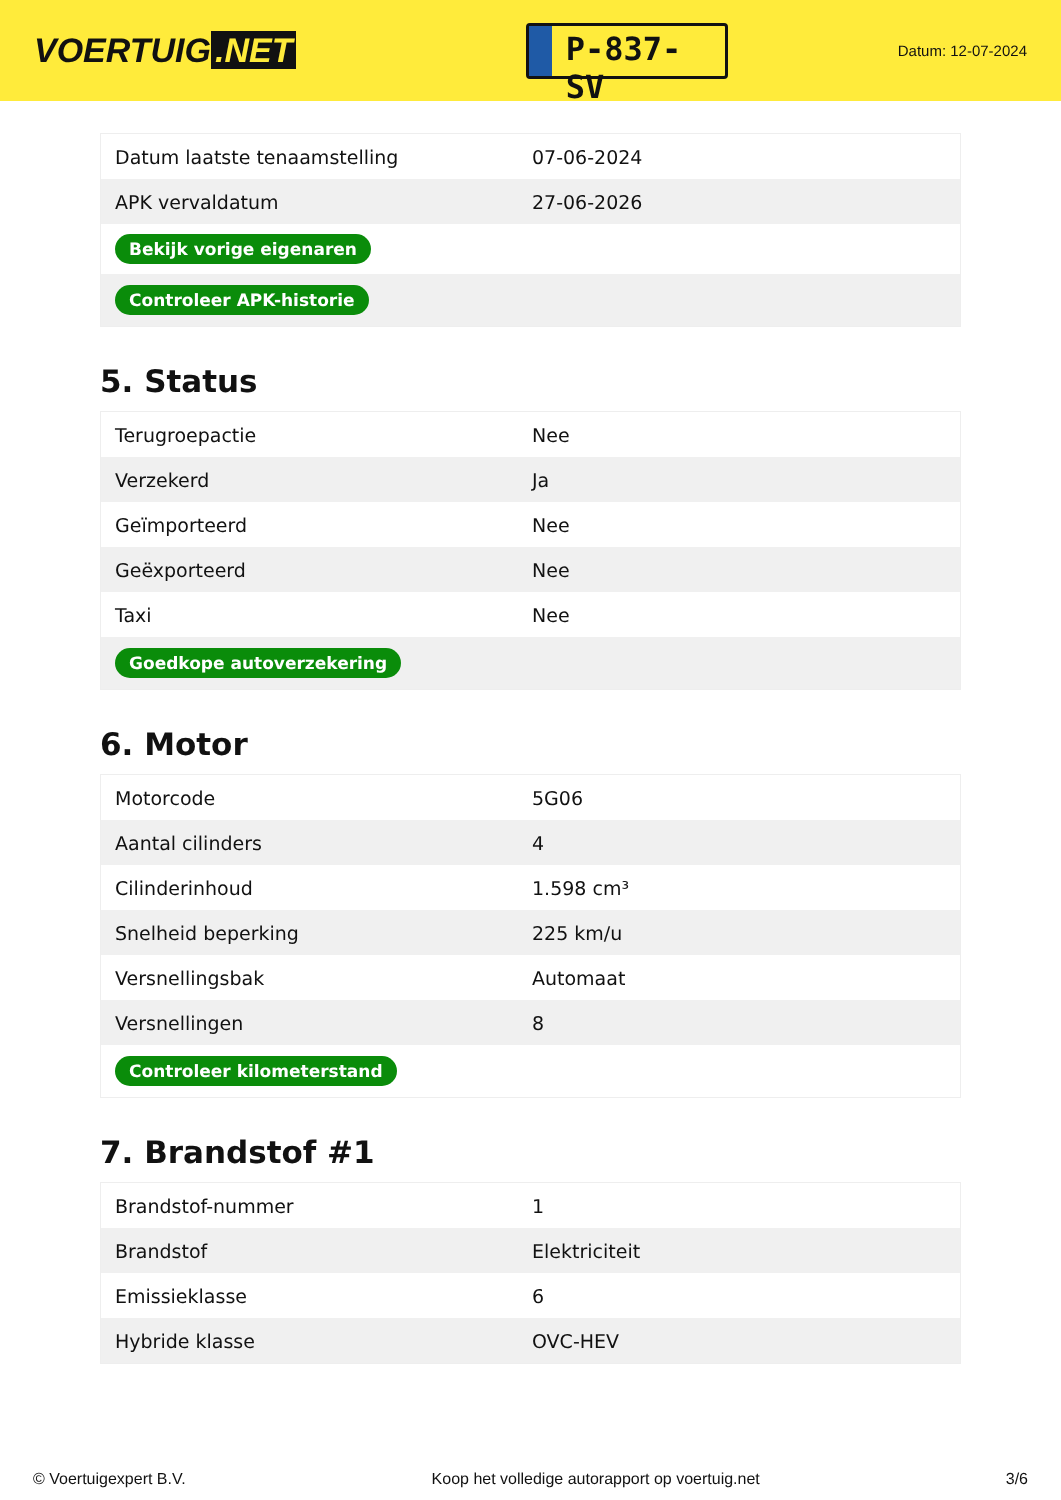VOERTUIG.NET
P-837-SV
Datum: 12-07-2024
| Datum laatste tenaamstelling | 07-06-2024 |
| APK vervaldatum | 27-06-2026 |
| Bekijk vorige eigenaren | |
| Controleer APK-historie | |
5. Status
| Terugroepactie | Nee |
| Verzekerd | Ja |
| Geïmporteerd | Nee |
| Geëxporteerd | Nee |
| Taxi | Nee |
| Goedkope autoverzekering | |
6. Motor
| Motorcode | 5G06 |
| Aantal cilinders | 4 |
| Cilinderinhoud | 1.598 cm³ |
| Snelheid beperking | 225 km/u |
| Versnellingsbak | Automaat |
| Versnellingen | 8 |
| Controleer kilometerstand | |
7. Brandstof #1
| Brandstof-nummer | 1 |
| Brandstof | Elektriciteit |
| Emissieklasse | 6 |
| Hybride klasse | OVC-HEV |
© Voertuigexpert B.V. Koop het volledige autorapport op voertuig.net 3/6